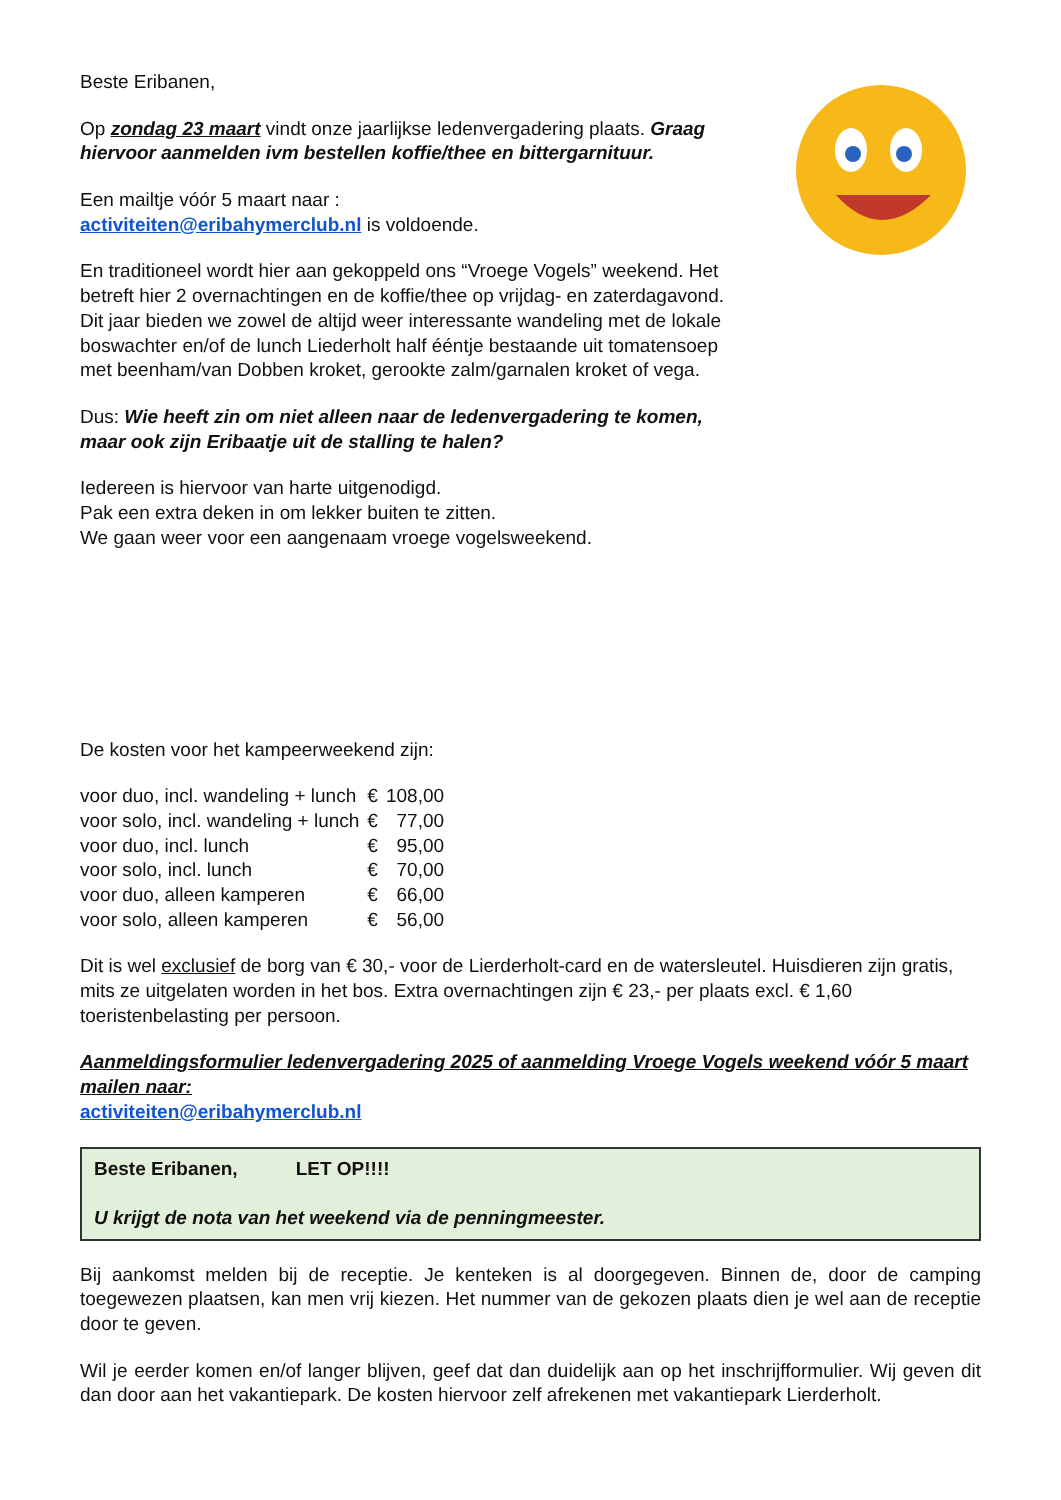Beste Eribanen,
Op zondag 23 maart vindt onze jaarlijkse ledenvergadering plaats. Graag hiervoor aanmelden ivm bestellen koffie/thee en bittergarnituur.
Een mailtje vóór 5 maart naar :
activiteiten@eribahymerclub.nl is voldoende.
En traditioneel wordt hier aan gekoppeld ons “Vroege Vogels” weekend. Het betreft hier 2 overnachtingen en de koffie/thee op vrijdag- en zaterdagavond. Dit jaar bieden we zowel de altijd weer interessante wandeling met de lokale boswachter en/of de lunch Liederholt half ééntje bestaande uit tomatensoep met beenham/van Dobben kroket, gerookte zalm/garnalen kroket of vega.
Dus: Wie heeft zin om niet alleen naar de ledenvergadering te komen, maar ook zijn Eribaatje uit de stalling te halen?
Iedereen is hiervoor van harte uitgenodigd.
Pak een extra deken in om lekker buiten te zitten.
We gaan weer voor een aangenaam vroege vogelsweekend.
De kosten voor het kampeerweekend zijn:
| voor duo, incl. wandeling + lunch | € | 108,00 |
| voor solo, incl. wandeling + lunch | € | 77,00 |
| voor duo, incl. lunch | € | 95,00 |
| voor solo, incl. lunch | € | 70,00 |
| voor duo, alleen kamperen | € | 66,00 |
| voor solo, alleen kamperen | € | 56,00 |
Dit is wel exclusief de borg van € 30,- voor de Lierderholt-card en de watersleutel. Huisdieren zijn gratis, mits ze uitgelaten worden in het bos. Extra overnachtingen zijn € 23,- per plaats excl. € 1,60 toeristenbelasting per persoon.
Aanmeldingsformulier ledenvergadering 2025 of aanmelding Vroege Vogels weekend vóór 5 maart mailen naar:
activiteiten@eribahymerclub.nl
Beste Eribanen, LET OP!!!!
U krijgt de nota van het weekend via de penningmeester.
Bij aankomst melden bij de receptie. Je kenteken is al doorgegeven. Binnen de, door de camping toegewezen plaatsen, kan men vrij kiezen. Het nummer van de gekozen plaats dien je wel aan de receptie door te geven.
Wil je eerder komen en/of langer blijven, geef dat dan duidelijk aan op het inschrijfformulier. Wij geven dit dan door aan het vakantiepark. De kosten hiervoor zelf afrekenen met vakantiepark Lierderholt.